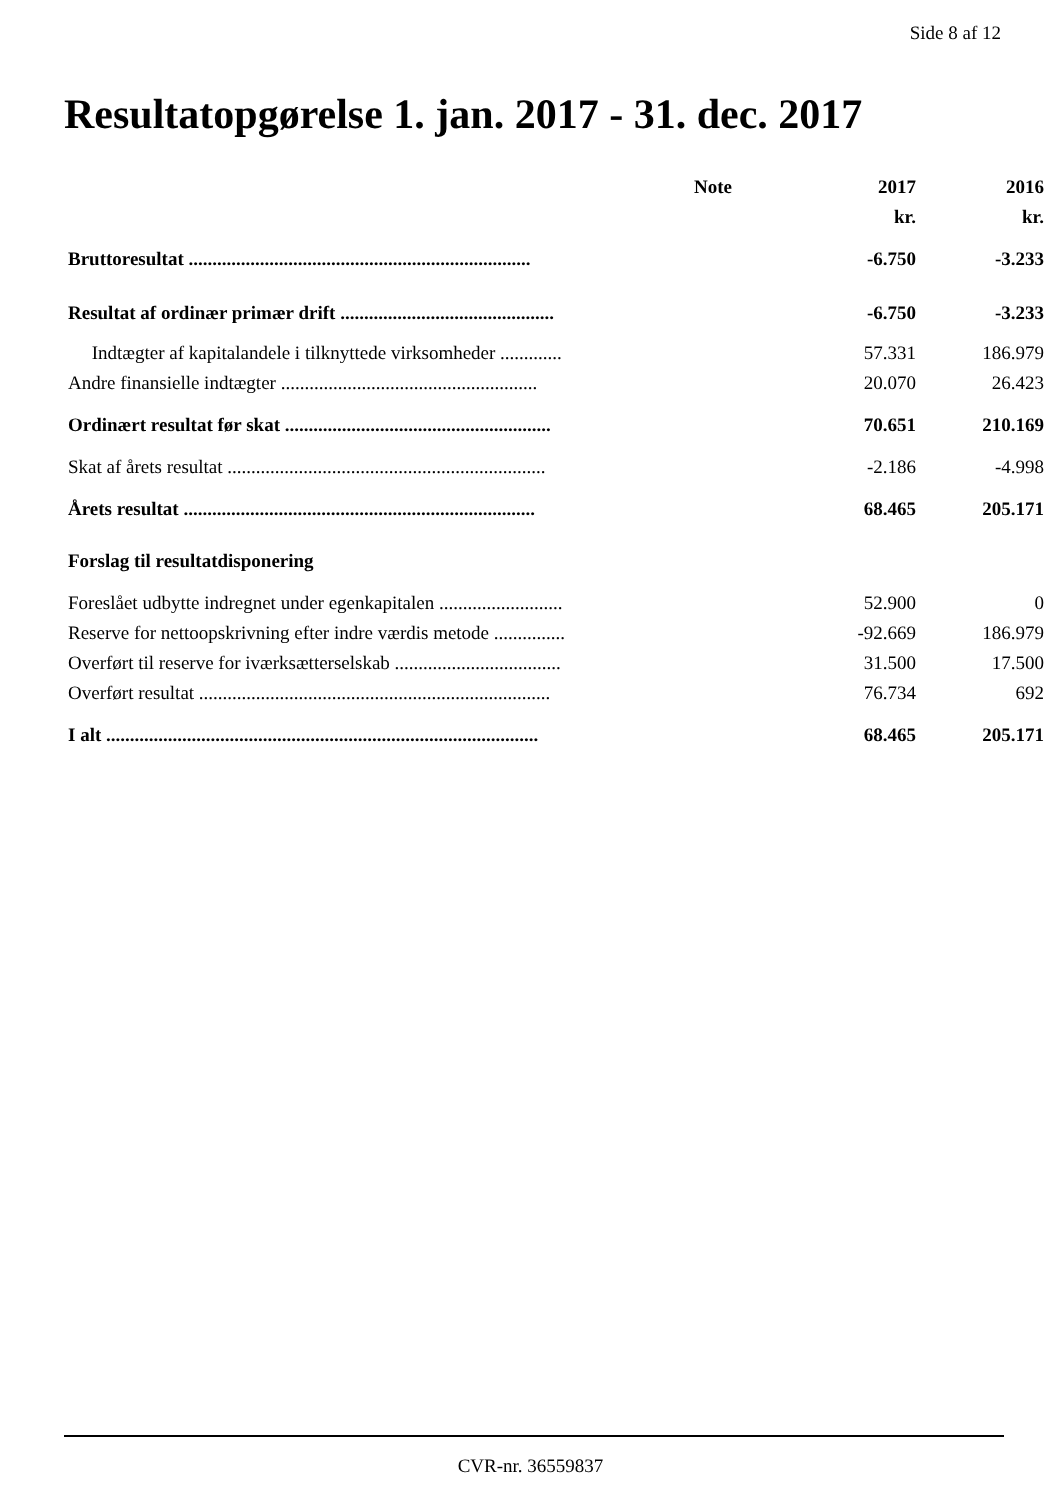Side 8 af 12
Resultatopgørelse 1. jan. 2017 - 31. dec. 2017
| | Note | 2017 | 2016 |
| --- | --- | --- | --- |
| | | kr. | kr. |
| Bruttoresultat ........................................................................ | | -6.750 | -3.233 |
| Resultat af ordinær primær drift ............................................. | | -6.750 | -3.233 |
| Indtægter af kapitalandele i tilknyttede virksomheder ............. | | 57.331 | 186.979 |
| Andre finansielle indtægter ...................................................... | | 20.070 | 26.423 |
| Ordinært resultat før skat ........................................................ | | 70.651 | 210.169 |
| Skat af årets resultat ................................................................... | | -2.186 | -4.998 |
| Årets resultat .......................................................................... | | 68.465 | 205.171 |
| Forslag til resultatdisponering | | | |
| Foreslået udbytte indregnet under egenkapitalen .......................... | | 52.900 | 0 |
| Reserve for nettoopskrivning efter indre værdis metode ............... | | -92.669 | 186.979 |
| Overført til reserve for iværksætterselskab ................................... | | 31.500 | 17.500 |
| Overført resultat .......................................................................... | | 76.734 | 692 |
| I alt ........................................................................................... | | 68.465 | 205.171 |
CVR-nr. 36559837